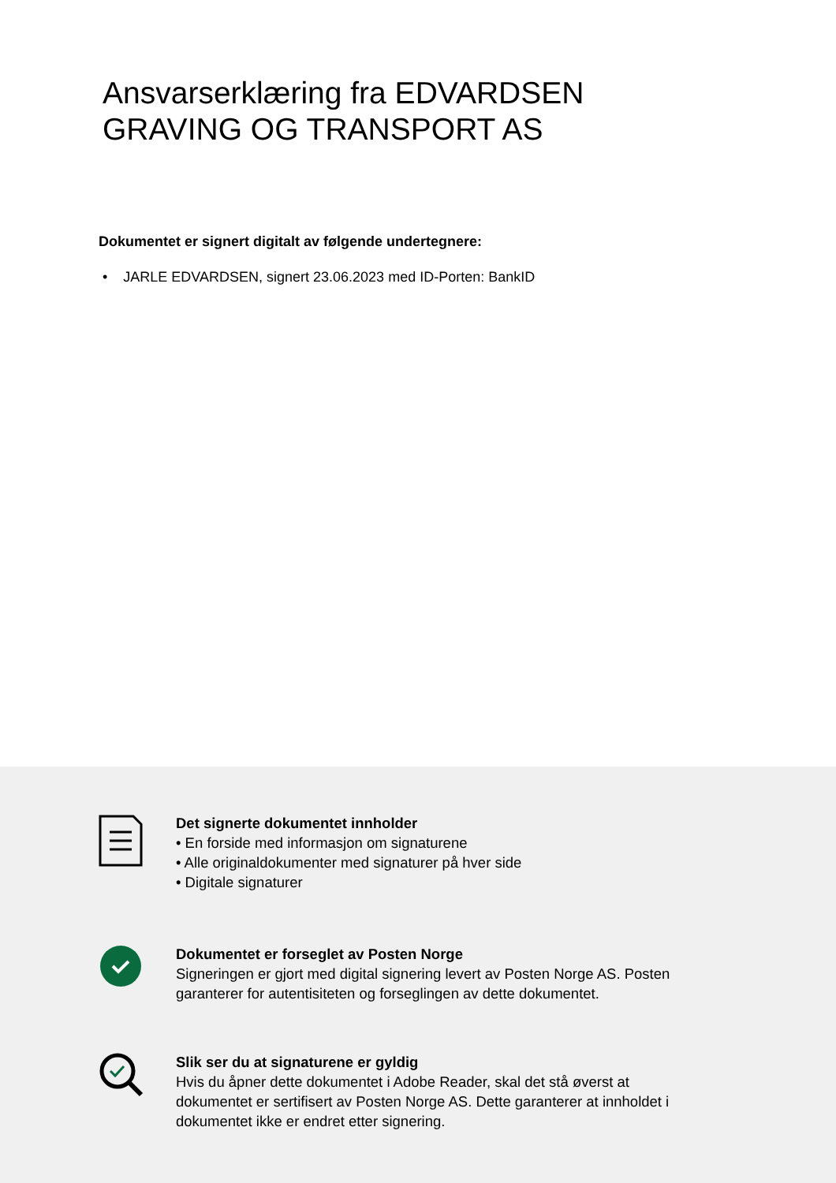Ansvarserklæring fra EDVARDSEN
GRAVING OG TRANSPORT AS
Dokumentet er signert digitalt av følgende undertegnere:
• JARLE EDVARDSEN, signert 23.06.2023 med ID-Porten: BankID
Det signerte dokumentet innholder
• En forside med informasjon om signaturene
• Alle originaldokumenter med signaturer på hver side
• Digitale signaturer
Dokumentet er forseglet av Posten Norge
Signeringen er gjort med digital signering levert av Posten Norge AS. Posten
garanterer for autentisiteten og forseglingen av dette dokumentet.
Slik ser du at signaturene er gyldig
Hvis du åpner dette dokumentet i Adobe Reader, skal det stå øverst at
dokumentet er sertifisert av Posten Norge AS. Dette garanterer at innholdet i
dokumentet ikke er endret etter signering.